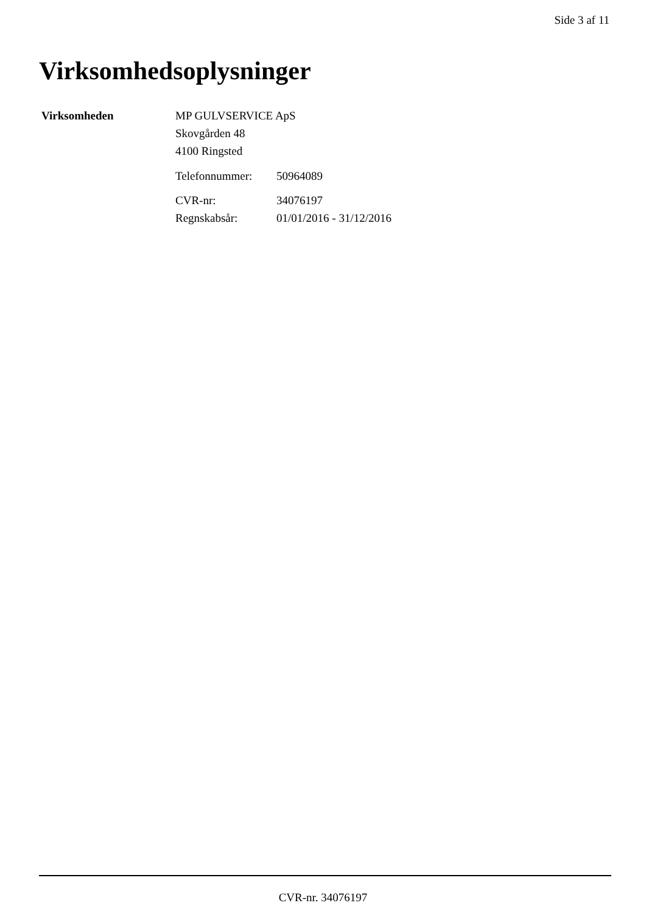Side 3 af 11
Virksomhedsoplysninger
| Virksomheden | MP GULVSERVICE ApS | |
| | Skovgården 48 | |
| | 4100 Ringsted | |
| | Telefonnummer: | 50964089 |
| | CVR-nr: | 34076197 |
| | Regnskabsår: | 01/01/2016 - 31/12/2016 |
CVR-nr. 34076197